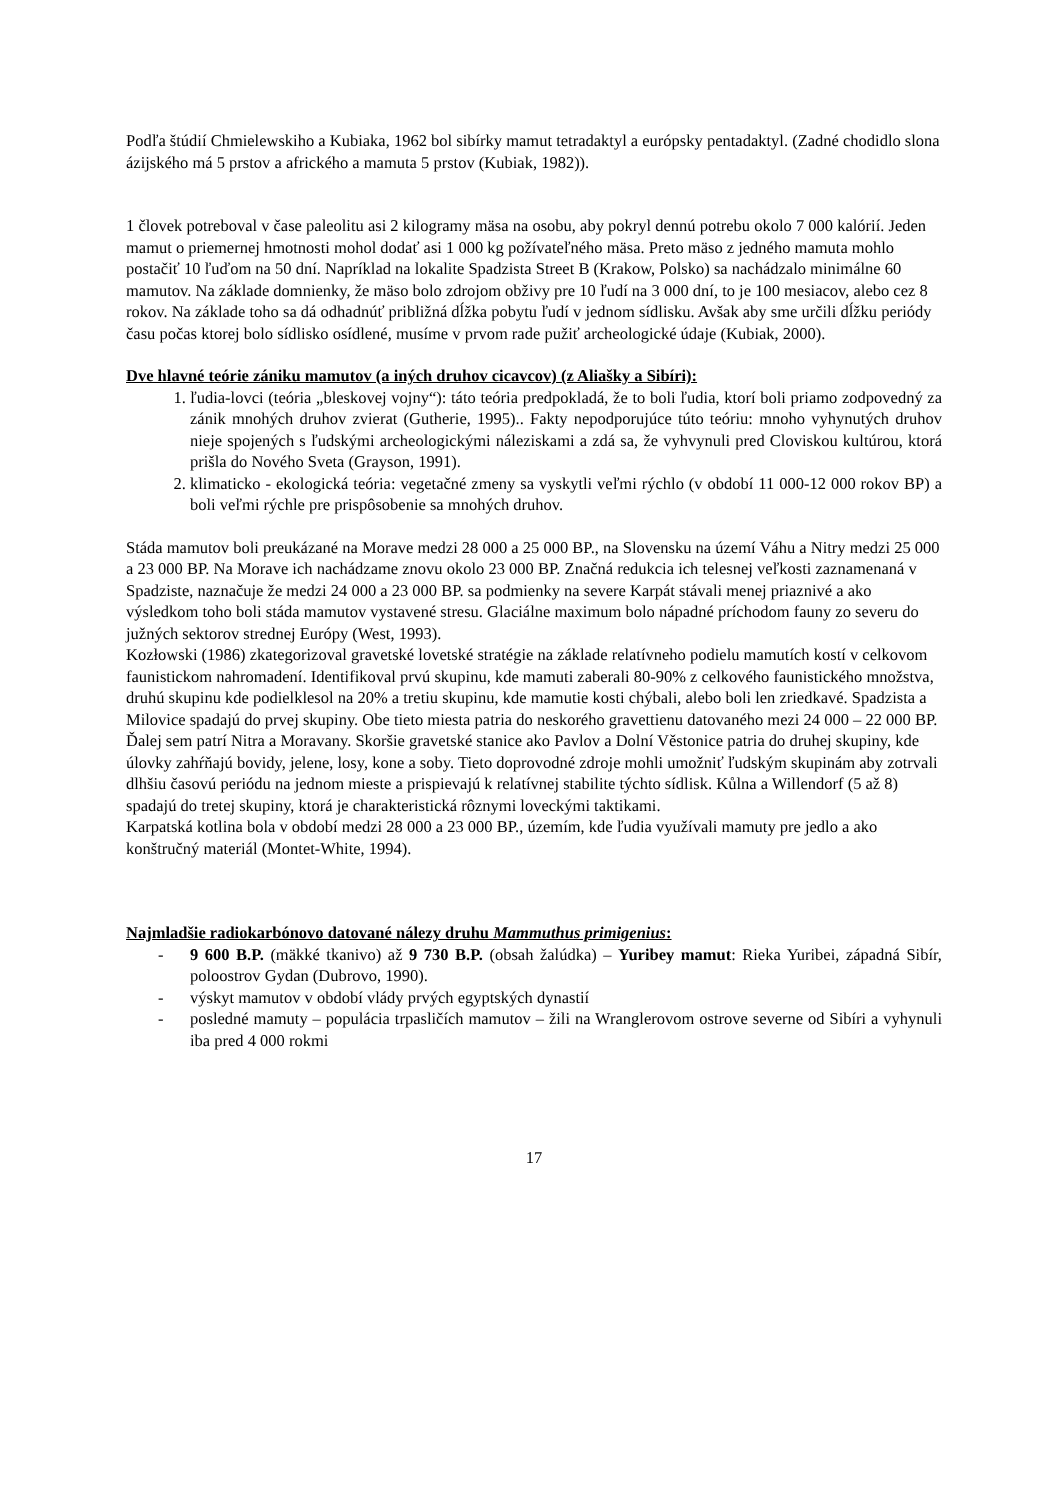Podľa štúdií Chmielewskiho a Kubiaka, 1962 bol sibírky mamut tetradaktyl a európsky pentadaktyl. (Zadné chodidlo slona ázijského má 5 prstov a afrického a mamuta 5 prstov (Kubiak, 1982)).
1 človek potreboval v čase paleolitu asi 2 kilogramy mäsa na osobu, aby pokryl dennú potrebu okolo 7 000 kalórií. Jeden mamut o priemernej hmotnosti mohol dodať asi 1 000 kg požívateľného mäsa. Preto mäso z jedného mamuta mohlo postačiť 10 ľuďom na 50 dní. Napríklad na lokalite Spadzista Street B (Krakow, Polsko) sa nachádzalo minimálne 60 mamutov. Na základe domnienky, že mäso bolo zdrojom obživy pre 10 ľudí na 3 000 dní, to je 100 mesiacov, alebo cez 8 rokov. Na základe toho sa dá odhadnúť približná dĺžka pobytu ľudí v jednom sídlisku. Avšak aby sme určili dĺžku periódy času počas ktorej bolo sídlisko osídlené, musíme v prvom rade pužiť archeologické údaje (Kubiak, 2000).
Dve hlavné teórie zániku mamutov (a iných druhov cicavcov) (z Aliašky a Sibíri):
1. ľudia-lovci (teória „bleskovej vojny“): táto teória predpokladá, že to boli ľudia, ktorí boli priamo zodpovedný za zánik mnohých druhov zvierat (Gutherie, 1995).. Fakty nepodporujúce túto teóriu: mnoho vyhynutých druhov nieje spojených s ľudskými archeologickými náleziskami a zdá sa, že vyhvynuli pred Cloviskou kultúrou, ktorá prišla do Nového Sveta (Grayson, 1991).
2. klimaticko - ekologická teória: vegetačné zmeny sa vyskytli veľmi rýchlo (v období 11 000-12 000 rokov BP) a boli veľmi rýchle pre prispôsobenie sa mnohých druhov.
Stáda mamutov boli preukázané na Morave medzi 28 000 a 25 000 BP., na Slovensku na území Váhu a Nitry medzi 25 000 a 23 000 BP. Na Morave ich nachádzame znovu okolo 23 000 BP. Značná redukcia ich telesnej veľkosti zaznamenaná v Spadziste, naznačuje že medzi 24 000 a 23 000 BP. sa podmienky na severe Karpát stávali menej priaznivé a ako výsledkom toho boli stáda mamutov vystavené stresu. Glaciálne maximum bolo nápadné príchodom fauny zo severu do južných sektorov strednej Európy (West, 1993).
Kozłowski (1986) zkategorizoval gravetské lovetské stratégie na základe relatívneho podielu mamutích kostí v celkovom faunistickom nahromadení. Identifikoval prvú skupinu, kde mamuti zaberali 80-90% z celkového faunistického množstva, druhú skupinu kde podielklesol na 20% a tretiu skupinu, kde mamutie kosti chýbali, alebo boli len zriedkavé. Spadzista a Milovice spadajú do prvej skupiny. Obe tieto miesta patria do neskorého gravettienu datovaného mezi 24 000 – 22 000 BP. Ďalej sem patrí Nitra a Moravany. Skoršie gravetské stanice ako Pavlov a Dolní Věstonice patria do druhej skupiny, kde úlovky zahŕňajú bovidy, jelene, losy, kone a soby. Tieto doprovodné zdroje mohli umožniť ľudským skupinám aby zotrvali dlhšiu časovú periódu na jednom mieste a prispievajú k relatívnej stabilite týchto sídlisk. Kůlna a Willendorf (5 až 8) spadajú do tretej skupiny, ktorá je charakteristická rôznymi loveckými taktikami.
Karpatská kotlina bola v období medzi 28 000 a 23 000 BP., územím, kde ľudia využívali mamuty pre jedlo a ako konštručný materiál (Montet-White, 1994).
Najmladšie radiokarbónovo datované nálezy druhu Mammuthus primigenius:
- 9 600 B.P. (mäkké tkanivo) až 9 730 B.P. (obsah žalúdka) – Yuribey mamut: Rieka Yuribei, západná Sibír, poloostrov Gydan (Dubrovo, 1990).
- výskyt mamutov v období vlády prvých egyptských dynastií
- posledné mamuty – populácia trpasličích mamutov – žili na Wranglerovom ostrove severne od Sibíri a vyhynuli iba pred 4 000 rokmi
17